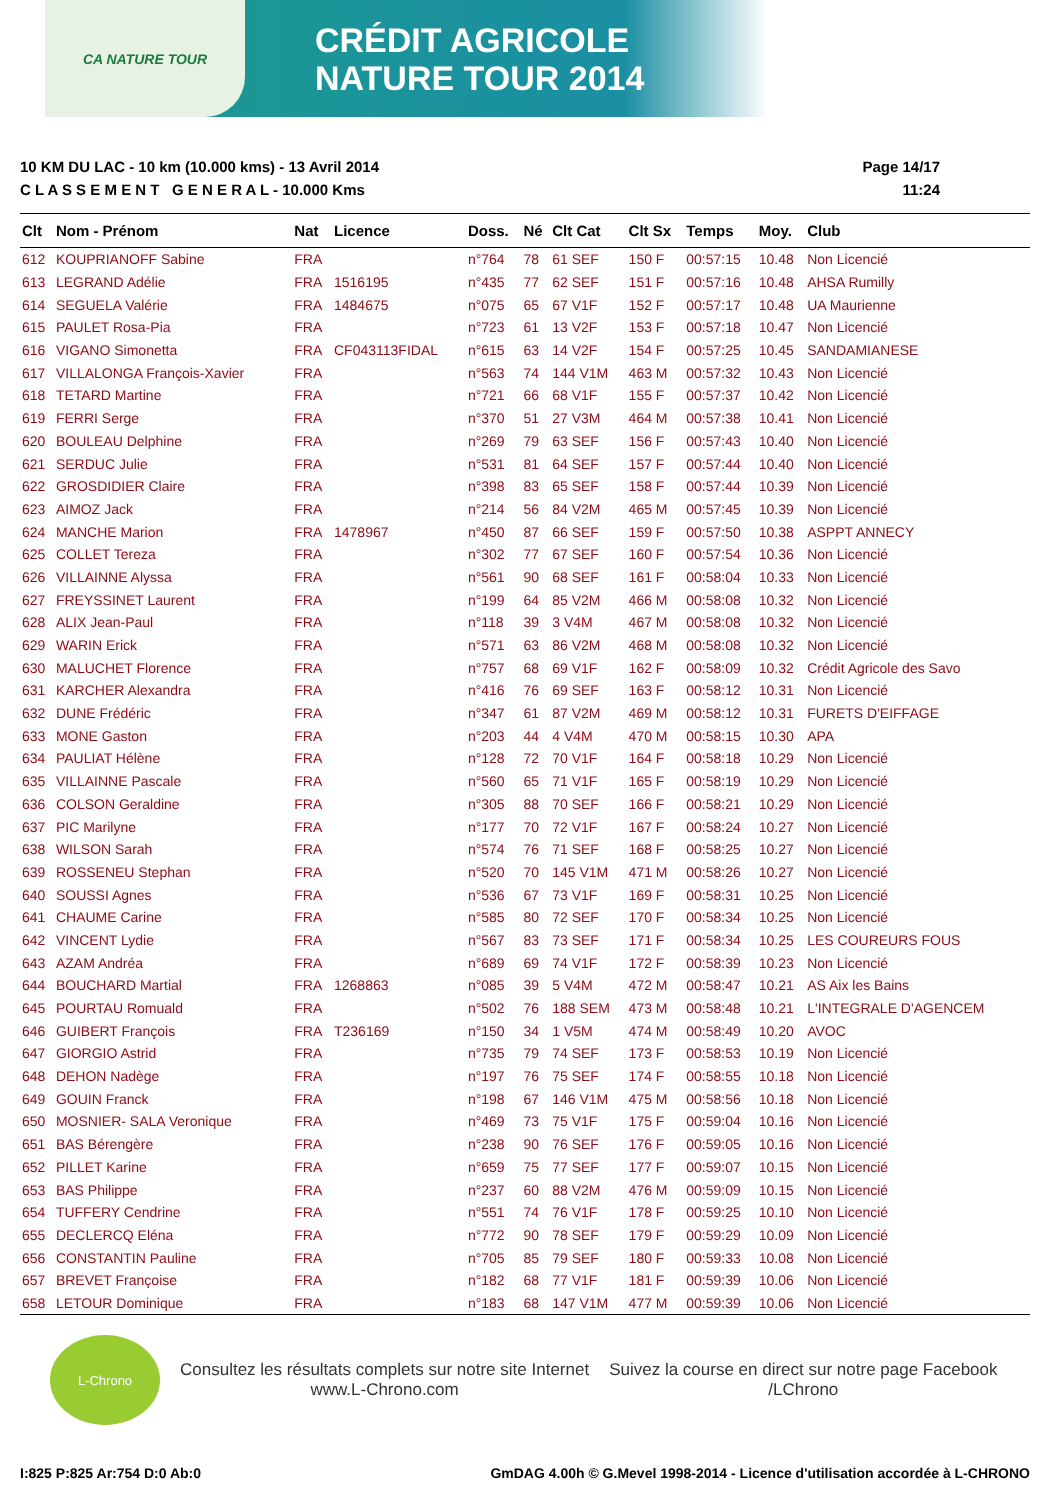CA NATURE TOUR
CRÉDIT AGRICOLE
NATURE TOUR 2014
10 KM DU LAC - 10 km (10.000 kms) - 13 Avril 2014
C L A S S E M E N T G E N E R A L - 10.000 Kms
Page 14/17
11:24
| Clt | Nom - Prénom | Nat | Licence | Doss. | Né | Clt Cat | Clt Sx | Temps | Moy. | Club |
| --- | --- | --- | --- | --- | --- | --- | --- | --- | --- | --- |
| 612 | KOUPRIANOFF Sabine | FRA | | n°764 | 78 | 61 SEF | 150 F | 00:57:15 | 10.48 | Non Licencié |
| 613 | LEGRAND Adélie | FRA | 1516195 | n°435 | 77 | 62 SEF | 151 F | 00:57:16 | 10.48 | AHSA Rumilly |
| 614 | SEGUELA Valérie | FRA | 1484675 | n°075 | 65 | 67 V1F | 152 F | 00:57:17 | 10.48 | UA Maurienne |
| 615 | PAULET Rosa-Pia | FRA | | n°723 | 61 | 13 V2F | 153 F | 00:57:18 | 10.47 | Non Licencié |
| 616 | VIGANO Simonetta | FRA | CF043113FIDAL | n°615 | 63 | 14 V2F | 154 F | 00:57:25 | 10.45 | SANDAMIANESE |
| 617 | VILLALONGA François-Xavier | FRA | | n°563 | 74 | 144 V1M | 463 M | 00:57:32 | 10.43 | Non Licencié |
| 618 | TETARD Martine | FRA | | n°721 | 66 | 68 V1F | 155 F | 00:57:37 | 10.42 | Non Licencié |
| 619 | FERRI Serge | FRA | | n°370 | 51 | 27 V3M | 464 M | 00:57:38 | 10.41 | Non Licencié |
| 620 | BOULEAU Delphine | FRA | | n°269 | 79 | 63 SEF | 156 F | 00:57:43 | 10.40 | Non Licencié |
| 621 | SERDUC Julie | FRA | | n°531 | 81 | 64 SEF | 157 F | 00:57:44 | 10.40 | Non Licencié |
| 622 | GROSDIDIER Claire | FRA | | n°398 | 83 | 65 SEF | 158 F | 00:57:44 | 10.39 | Non Licencié |
| 623 | AIMOZ Jack | FRA | | n°214 | 56 | 84 V2M | 465 M | 00:57:45 | 10.39 | Non Licencié |
| 624 | MANCHE Marion | FRA | 1478967 | n°450 | 87 | 66 SEF | 159 F | 00:57:50 | 10.38 | ASPPT ANNECY |
| 625 | COLLET Tereza | FRA | | n°302 | 77 | 67 SEF | 160 F | 00:57:54 | 10.36 | Non Licencié |
| 626 | VILLAINNE Alyssa | FRA | | n°561 | 90 | 68 SEF | 161 F | 00:58:04 | 10.33 | Non Licencié |
| 627 | FREYSSINET Laurent | FRA | | n°199 | 64 | 85 V2M | 466 M | 00:58:08 | 10.32 | Non Licencié |
| 628 | ALIX Jean-Paul | FRA | | n°118 | 39 | 3 V4M | 467 M | 00:58:08 | 10.32 | Non Licencié |
| 629 | WARIN Erick | FRA | | n°571 | 63 | 86 V2M | 468 M | 00:58:08 | 10.32 | Non Licencié |
| 630 | MALUCHET Florence | FRA | | n°757 | 68 | 69 V1F | 162 F | 00:58:09 | 10.32 | Crédit Agricole des Savo |
| 631 | KARCHER Alexandra | FRA | | n°416 | 76 | 69 SEF | 163 F | 00:58:12 | 10.31 | Non Licencié |
| 632 | DUNE Frédéric | FRA | | n°347 | 61 | 87 V2M | 469 M | 00:58:12 | 10.31 | FURETS D'EIFFAGE |
| 633 | MONE Gaston | FRA | | n°203 | 44 | 4 V4M | 470 M | 00:58:15 | 10.30 | APA |
| 634 | PAULIAT Hélène | FRA | | n°128 | 72 | 70 V1F | 164 F | 00:58:18 | 10.29 | Non Licencié |
| 635 | VILLAINNE Pascale | FRA | | n°560 | 65 | 71 V1F | 165 F | 00:58:19 | 10.29 | Non Licencié |
| 636 | COLSON Geraldine | FRA | | n°305 | 88 | 70 SEF | 166 F | 00:58:21 | 10.29 | Non Licencié |
| 637 | PIC Marilyne | FRA | | n°177 | 70 | 72 V1F | 167 F | 00:58:24 | 10.27 | Non Licencié |
| 638 | WILSON Sarah | FRA | | n°574 | 76 | 71 SEF | 168 F | 00:58:25 | 10.27 | Non Licencié |
| 639 | ROSSENEU Stephan | FRA | | n°520 | 70 | 145 V1M | 471 M | 00:58:26 | 10.27 | Non Licencié |
| 640 | SOUSSI Agnes | FRA | | n°536 | 67 | 73 V1F | 169 F | 00:58:31 | 10.25 | Non Licencié |
| 641 | CHAUME Carine | FRA | | n°585 | 80 | 72 SEF | 170 F | 00:58:34 | 10.25 | Non Licencié |
| 642 | VINCENT Lydie | FRA | | n°567 | 83 | 73 SEF | 171 F | 00:58:34 | 10.25 | LES COUREURS FOUS |
| 643 | AZAM Andréa | FRA | | n°689 | 69 | 74 V1F | 172 F | 00:58:39 | 10.23 | Non Licencié |
| 644 | BOUCHARD Martial | FRA | 1268863 | n°085 | 39 | 5 V4M | 472 M | 00:58:47 | 10.21 | AS Aix les Bains |
| 645 | POURTAU Romuald | FRA | | n°502 | 76 | 188 SEM | 473 M | 00:58:48 | 10.21 | L'INTEGRALE D'AGENCEM |
| 646 | GUIBERT François | FRA | T236169 | n°150 | 34 | 1 V5M | 474 M | 00:58:49 | 10.20 | AVOC |
| 647 | GIORGIO Astrid | FRA | | n°735 | 79 | 74 SEF | 173 F | 00:58:53 | 10.19 | Non Licencié |
| 648 | DEHON Nadège | FRA | | n°197 | 76 | 75 SEF | 174 F | 00:58:55 | 10.18 | Non Licencié |
| 649 | GOUIN Franck | FRA | | n°198 | 67 | 146 V1M | 475 M | 00:58:56 | 10.18 | Non Licencié |
| 650 | MOSNIER- SALA Veronique | FRA | | n°469 | 73 | 75 V1F | 175 F | 00:59:04 | 10.16 | Non Licencié |
| 651 | BAS Bérengère | FRA | | n°238 | 90 | 76 SEF | 176 F | 00:59:05 | 10.16 | Non Licencié |
| 652 | PILLET Karine | FRA | | n°659 | 75 | 77 SEF | 177 F | 00:59:07 | 10.15 | Non Licencié |
| 653 | BAS Philippe | FRA | | n°237 | 60 | 88 V2M | 476 M | 00:59:09 | 10.15 | Non Licencié |
| 654 | TUFFERY Cendrine | FRA | | n°551 | 74 | 76 V1F | 178 F | 00:59:25 | 10.10 | Non Licencié |
| 655 | DECLERCQ Eléna | FRA | | n°772 | 90 | 78 SEF | 179 F | 00:59:29 | 10.09 | Non Licencié |
| 656 | CONSTANTIN Pauline | FRA | | n°705 | 85 | 79 SEF | 180 F | 00:59:33 | 10.08 | Non Licencié |
| 657 | BREVET Françoise | FRA | | n°182 | 68 | 77 V1F | 181 F | 00:59:39 | 10.06 | Non Licencié |
| 658 | LETOUR Dominique | FRA | | n°183 | 68 | 147 V1M | 477 M | 00:59:39 | 10.06 | Non Licencié |
L-Chrono
Consultez les résultats complets sur notre site Internet
www.L-Chrono.com
Suivez la course en direct sur notre page Facebook
/LChrono
I:825 P:825 Ar:754 D:0 Ab:0 GmDAG 4.00h © G.Mevel 1998-2014 - Licence d'utilisation accordée à L-CHRONO